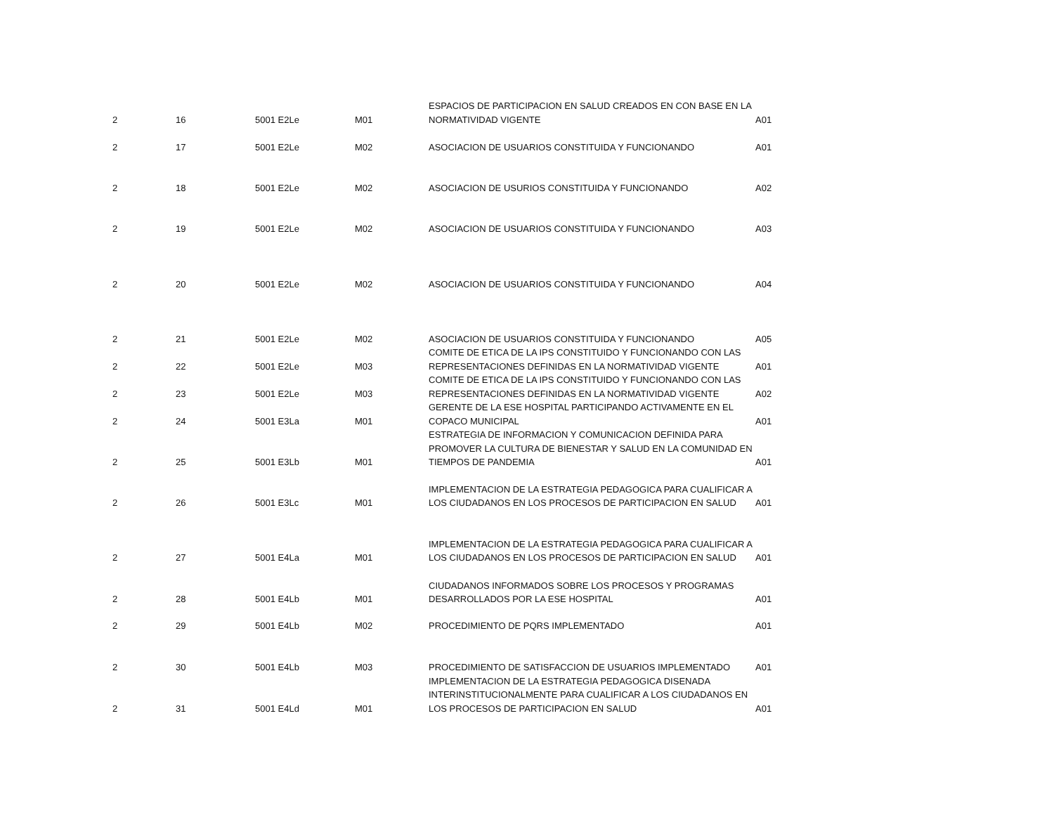| 2 | 16 | 5001 E2Le | M01 | ESPACIOS DE PARTICIPACION EN SALUD CREADOS EN CON BASE EN LA NORMATIVIDAD VIGENTE | A01 |
| 2 | 17 | 5001 E2Le | M02 | ASOCIACION DE USUARIOS CONSTITUIDA Y FUNCIONANDO | A01 |
| 2 | 18 | 5001 E2Le | M02 | ASOCIACION DE USURIOS CONSTITUIDA Y FUNCIONANDO | A02 |
| 2 | 19 | 5001 E2Le | M02 | ASOCIACION DE USUARIOS CONSTITUIDA Y FUNCIONANDO | A03 |
| 2 | 20 | 5001 E2Le | M02 | ASOCIACION DE USUARIOS CONSTITUIDA Y FUNCIONANDO | A04 |
| 2 | 21 | 5001 E2Le | M02 | ASOCIACION DE USUARIOS CONSTITUIDA Y FUNCIONANDO | A05 |
| 2 | 22 | 5001 E2Le | M03 | COMITE DE ETICA DE LA IPS CONSTITUIDO Y FUNCIONANDO CON LAS REPRESENTACIONES DEFINIDAS EN LA NORMATIVIDAD VIGENTE | A01 |
| 2 | 23 | 5001 E2Le | M03 | COMITE DE ETICA DE LA IPS CONSTITUIDO Y FUNCIONANDO CON LAS REPRESENTACIONES DEFINIDAS EN LA NORMATIVIDAD VIGENTE | A02 |
| 2 | 24 | 5001 E3La | M01 | GERENTE DE LA ESE HOSPITAL PARTICIPANDO ACTIVAMENTE EN EL COPACO MUNICIPAL | A01 |
| 2 | 25 | 5001 E3Lb | M01 | ESTRATEGIA DE INFORMACION Y COMUNICACION DEFINIDA PARA PROMOVER LA CULTURA DE BIENESTAR Y SALUD EN LA COMUNIDAD EN TIEMPOS DE PANDEMIA | A01 |
| 2 | 26 | 5001 E3Lc | M01 | IMPLEMENTACION DE LA ESTRATEGIA PEDAGOGICA PARA CUALIFICAR A LOS CIUDADANOS EN LOS PROCESOS DE PARTICIPACION EN SALUD | A01 |
| 2 | 27 | 5001 E4La | M01 | IMPLEMENTACION DE LA ESTRATEGIA PEDAGOGICA PARA CUALIFICAR A LOS CIUDADANOS EN LOS PROCESOS DE PARTICIPACION EN SALUD | A01 |
| 2 | 28 | 5001 E4Lb | M01 | CIUDADANOS INFORMADOS SOBRE LOS PROCESOS Y PROGRAMAS DESARROLLADOS POR LA ESE HOSPITAL | A01 |
| 2 | 29 | 5001 E4Lb | M02 | PROCEDIMIENTO DE PQRS IMPLEMENTADO | A01 |
| 2 | 30 | 5001 E4Lb | M03 | PROCEDIMIENTO DE SATISFACCION DE USUARIOS IMPLEMENTADO | A01 |
| 2 | 31 | 5001 E4Ld | M01 | IMPLEMENTACION DE LA ESTRATEGIA PEDAGOGICA DISENADA INTERINSTITUCIONALMENTE PARA CUALIFICAR A LOS CIUDADANOS EN LOS PROCESOS DE PARTICIPACION EN SALUD | A01 |